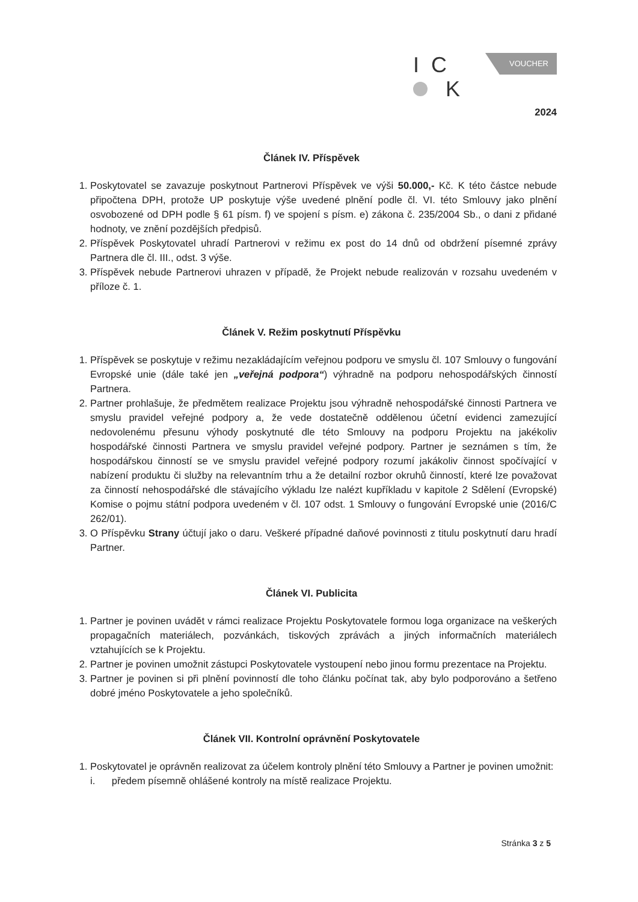I C
K
VOUCHER
2024
Článek IV. Příspěvek
1. Poskytovatel se zavazuje poskytnout Partnerovi Příspěvek ve výši 50.000,- Kč. K této částce nebude připočtena DPH, protože UP poskytuje výše uvedené plnění podle čl. VI. této Smlouvy jako plnění osvobozené od DPH podle § 61 písm. f) ve spojení s písm. e) zákona č. 235/2004 Sb., o dani z přidané hodnoty, ve znění pozdějších předpisů.
2. Příspěvek Poskytovatel uhradí Partnerovi v režimu ex post do 14 dnů od obdržení písemné zprávy Partnera dle čl. III., odst. 3 výše.
3. Příspěvek nebude Partnerovi uhrazen v případě, že Projekt nebude realizován v rozsahu uvedeném v příloze č. 1.
Článek V. Režim poskytnutí Příspěvku
1. Příspěvek se poskytuje v režimu nezakládajícím veřejnou podporu ve smyslu čl. 107 Smlouvy o fungování Evropské unie (dále také jen „veřejná podpora“) výhradně na podporu nehospodářských činností Partnera.
2. Partner prohlašuje, že předmětem realizace Projektu jsou výhradně nehospodářské činnosti Partnera ve smyslu pravidel veřejné podpory a, že vede dostatečně oddělenou účetní evidenci zamezující nedovolenému přesunu výhody poskytnuté dle této Smlouvy na podporu Projektu na jakékoliv hospodářské činnosti Partnera ve smyslu pravidel veřejné podpory. Partner je seznámen s tím, že hospodářskou činností se ve smyslu pravidel veřejné podpory rozumí jakákoliv činnost spočívající v nabízení produktu či služby na relevantním trhu a že detailní rozbor okruhů činností, které lze považovat za činností nehospodářské dle stávajícího výkladu lze nalézt kupříkladu v kapitole 2 Sdělení (Evropské) Komise o pojmu státní podpora uvedeném v čl. 107 odst. 1 Smlouvy o fungování Evropské unie (2016/C 262/01).
3. O Příspěvku Strany účtují jako o daru. Veškeré případné daňové povinnosti z titulu poskytnutí daru hradí Partner.
Článek VI. Publicita
1. Partner je povinen uvádět v rámci realizace Projektu Poskytovatele formou loga organizace na veškerých propagačních materiálech, pozvánkách, tiskových zprávách a jiných informačních materiálech vztahujících se k Projektu.
2. Partner je povinen umožnit zástupci Poskytovatele vystoupení nebo jinou formu prezentace na Projektu.
3. Partner je povinen si při plnění povinností dle toho článku počínat tak, aby bylo podporováno a šetřeno dobré jméno Poskytovatele a jeho společníků.
Článek VII. Kontrolní oprávnění Poskytovatele
1. Poskytovatel je oprávněn realizovat za účelem kontroly plnění této Smlouvy a Partner je povinen umožnit:
i. předem písemně ohlášené kontroly na místě realizace Projektu.
Stránka 3 z 5